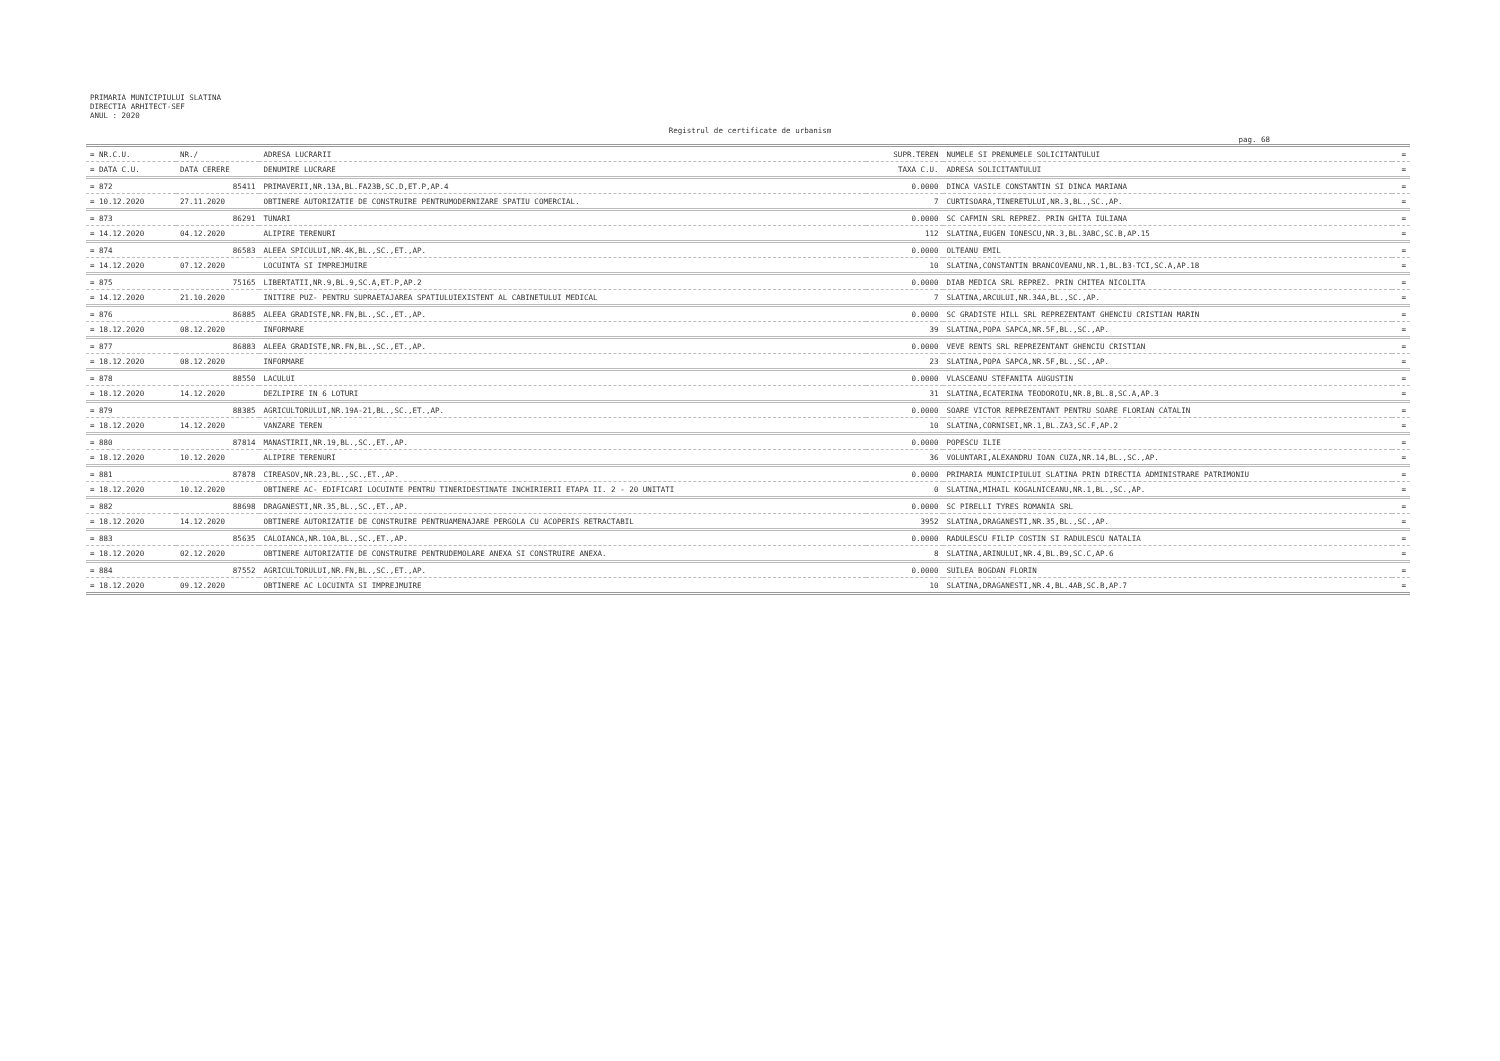PRIMARIA MUNICIPIULUI SLATINA
DIRECTIA ARHITECT-SEF
ANUL : 2020
Registrul de certificate de urbanism
pag. 68
| = NR.C.U. | NR./ | ADRESA LUCRARII | SUPR.TEREN | NUMELE SI PRENUMELE SOLICITANTULUI | = |
| --- | --- | --- | --- | --- | --- |
| = DATA C.U. | DATA CERERE | DENUMIRE LUCRARE | TAXA C.U. | ADRESA SOLICITANTULUI | = |
| = 872 | 85411 | PRIMAVERII,NR.13A,BL.FA23B,SC.D,ET.P,AP.4 | 0.0000 | DINCA VASILE CONSTANTIN SI DINCA MARIANA | = |
| = 10.12.2020 | 27.11.2020 | OBTINERE AUTORIZATIE DE CONSTRUIRE PENTRUMODERNIZARE SPATIU COMERCIAL. | 7 | CURTISOARA,TINERETULUI,NR.3,BL.,SC.,AP. | = |
| = 873 | 86291 | TUNARI | 0.0000 | SC CAFMIN SRL REPREZ. PRIN GHITA IULIANA | = |
| = 14.12.2020 | 04.12.2020 | ALIPIRE TERENURI | 112 | SLATINA,EUGEN IONESCU,NR.3,BL.3ABC,SC.B,AP.15 | = |
| = 874 | 86583 | ALEEA SPICULUI,NR.4K,BL.,SC.,ET.,AP. | 0.0000 | OLTEANU EMIL | = |
| = 14.12.2020 | 07.12.2020 | LOCUINTA SI IMPREJMUIRE | 10 | SLATINA,CONSTANTIN BRANCOVEANU,NR.1,BL.B3-TCI,SC.A,AP.18 | = |
| = 875 | 75165 | LIBERTATII,NR.9,BL.9,SC.A,ET.P,AP.2 | 0.0000 | DIAB MEDICA SRL REPREZ. PRIN CHITEA NICOLITA | = |
| = 14.12.2020 | 21.10.2020 | INITIRE PUZ- PENTRU SUPRAETAJAREA SPATIULUIEXISTENT AL CABINETULUI MEDICAL | 7 | SLATINA,ARCULUI,NR.34A,BL.,SC.,AP. | = |
| = 876 | 86885 | ALEEA GRADISTE,NR.FN,BL.,SC.,ET.,AP. | 0.0000 | SC GRADISTE HILL SRL REPREZENTANT GHENCIU CRISTIAN MARIN | = |
| = 18.12.2020 | 08.12.2020 | INFORMARE | 39 | SLATINA,POPA SAPCA,NR.5F,BL.,SC.,AP. | = |
| = 877 | 86883 | ALEEA GRADISTE,NR.FN,BL.,SC.,ET.,AP. | 0.0000 | VEVE RENTS SRL REPREZENTANT GHENCIU CRISTIAN | = |
| = 18.12.2020 | 08.12.2020 | INFORMARE | 23 | SLATINA,POPA SAPCA,NR.5F,BL.,SC.,AP. | = |
| = 878 | 88550 | LACULUI | 0.0000 | VLASCEANU STEFANITA AUGUSTIN | = |
| = 18.12.2020 | 14.12.2020 | DEZLIPIRE IN 6 LOTURI | 31 | SLATINA,ECATERINA TEODOROIU,NR.8,BL.8,SC.A,AP.3 | = |
| = 879 | 88385 | AGRICULTORULUI,NR.19A-21,BL.,SC.,ET.,AP. | 0.0000 | SOARE VICTOR REPREZENTANT PENTRU SOARE FLORIAN CATALIN | = |
| = 18.12.2020 | 14.12.2020 | VANZARE TEREN | 10 | SLATINA,CORNISEI,NR.1,BL.ZA3,SC.F,AP.2 | = |
| = 880 | 87814 | MANASTIRII,NR.19,BL.,SC.,ET.,AP. | 0.0000 | POPESCU ILIE | = |
| = 18.12.2020 | 10.12.2020 | ALIPIRE TERENURI | 36 | VOLUNTARI,ALEXANDRU IOAN CUZA,NR.14,BL.,SC.,AP. | = |
| = 881 | 87878 | CIREASOV,NR.23,BL.,SC.,ET.,AP. | 0.0000 | PRIMARIA MUNICIPIULUI SLATINA PRIN DIRECTIA ADMINISTRARE PATRIMONIU | = |
| = 18.12.2020 | 10.12.2020 | OBTINERE AC- EDIFICARI LOCUINTE PENTRU TINERIDESTINATE INCHIRIERII ETAPA II. 2 - 20 UNITATI | 0 | SLATINA,MIHAIL KOGALNICEANU,NR.1,BL.,SC.,AP. | = |
| = 882 | 88698 | DRAGANESTI,NR.35,BL.,SC.,ET.,AP. | 0.0000 | SC PIRELLI TYRES ROMANIA SRL | = |
| = 18.12.2020 | 14.12.2020 | OBTINERE AUTORIZATIE DE CONSTRUIRE PENTRUAMENAJARE PERGOLA CU ACOPERIS RETRACTABIL | 3952 | SLATINA,DRAGANESTI,NR.35,BL.,SC.,AP. | = |
| = 883 | 85635 | CALOIANCA,NR.10A,BL.,SC.,ET.,AP. | 0.0000 | RADULESCU FILIP COSTIN SI RADULESCU NATALIA | = |
| = 18.12.2020 | 02.12.2020 | OBTINERE AUTORIZATIE DE CONSTRUIRE PENTRUDEMOLARE ANEXA SI CONSTRUIRE ANEXA. | 8 | SLATINA,ARINULUI,NR.4,BL.B9,SC.C,AP.6 | = |
| = 884 | 87552 | AGRICULTORULUI,NR.FN,BL.,SC.,ET.,AP. | 0.0000 | SUILEA BOGDAN FLORIN | = |
| = 18.12.2020 | 09.12.2020 | OBTINERE AC LOCUINTA SI IMPREJMUIRE | 10 | SLATINA,DRAGANESTI,NR.4,BL.4AB,SC.B,AP.7 | = |